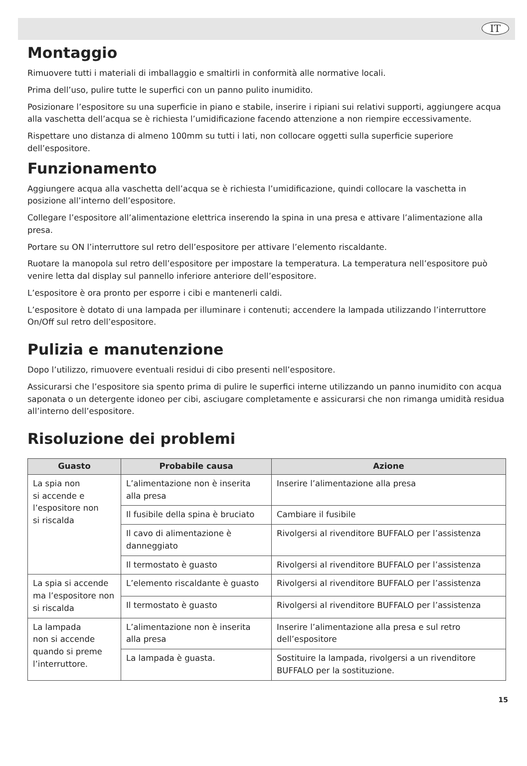IT
Montaggio
Rimuovere tutti i materiali di imballaggio e smaltirli in conformità alle normative locali.
Prima dell’uso, pulire tutte le superfici con un panno pulito inumidito.
Posizionare l’espositore su una superficie in piano e stabile, inserire i ripiani sui relativi supporti, aggiungere acqua alla vaschetta dell’acqua se è richiesta l’umidificazione facendo attenzione a non riempire eccessivamente.
Rispettare uno distanza di almeno 100mm su tutti i lati, non collocare oggetti sulla superficie superiore dell’espositore.
Funzionamento
Aggiungere acqua alla vaschetta dell’acqua se è richiesta l’umidificazione, quindi collocare la vaschetta in posizione all’interno dell’espositore.
Collegare l’espositore all’alimentazione elettrica inserendo la spina in una presa e attivare l’alimentazione alla presa.
Portare su ON l’interruttore sul retro dell’espositore per attivare l’elemento riscaldante.
Ruotare la manopola sul retro dell’espositore per impostare la temperatura. La temperatura nell’espositore può venire letta dal display sul pannello inferiore anteriore dell’espositore.
L’espositore è ora pronto per esporre i cibi e mantenerli caldi.
L’espositore è dotato di una lampada per illuminare i contenuti; accendere la lampada utilizzando l’interruttore On/Off sul retro dell’espositore.
Pulizia e manutenzione
Dopo l’utilizzo, rimuovere eventuali residui di cibo presenti nell’espositore.
Assicurarsi che l’espositore sia spento prima di pulire le superfici interne utilizzando un panno inumidito con acqua saponata o un detergente idoneo per cibi, asciugare completamente e assicurarsi che non rimanga umidità residua all’interno dell’espositore.
Risoluzione dei problemi
| Guasto | Probabile causa | Azione |
| --- | --- | --- |
| La spia non si accende e l’espositore non si riscalda | L’alimentazione non è inserita alla presa | Inserire l’alimentazione alla presa |
| | Il fusibile della spina è bruciato | Cambiare il fusibile |
| | Il cavo di alimentazione è danneggiato | Rivolgersi al rivenditore BUFFALO per l’assistenza |
| | Il termostato è guasto | Rivolgersi al rivenditore BUFFALO per l’assistenza |
| La spia si accende ma l’espositore non si riscalda | L’elemento riscaldante è guasto | Rivolgersi al rivenditore BUFFALO per l’assistenza |
| | Il termostato è guasto | Rivolgersi al rivenditore BUFFALO per l’assistenza |
| La lampada non si accende quando si preme l’interruttore. | L’alimentazione non è inserita alla presa | Inserire l’alimentazione alla presa e sul retro dell’espositore |
| | La lampada è guasta. | Sostituire la lampada, rivolgersi a un rivenditore BUFFALO per la sostituzione. |
15